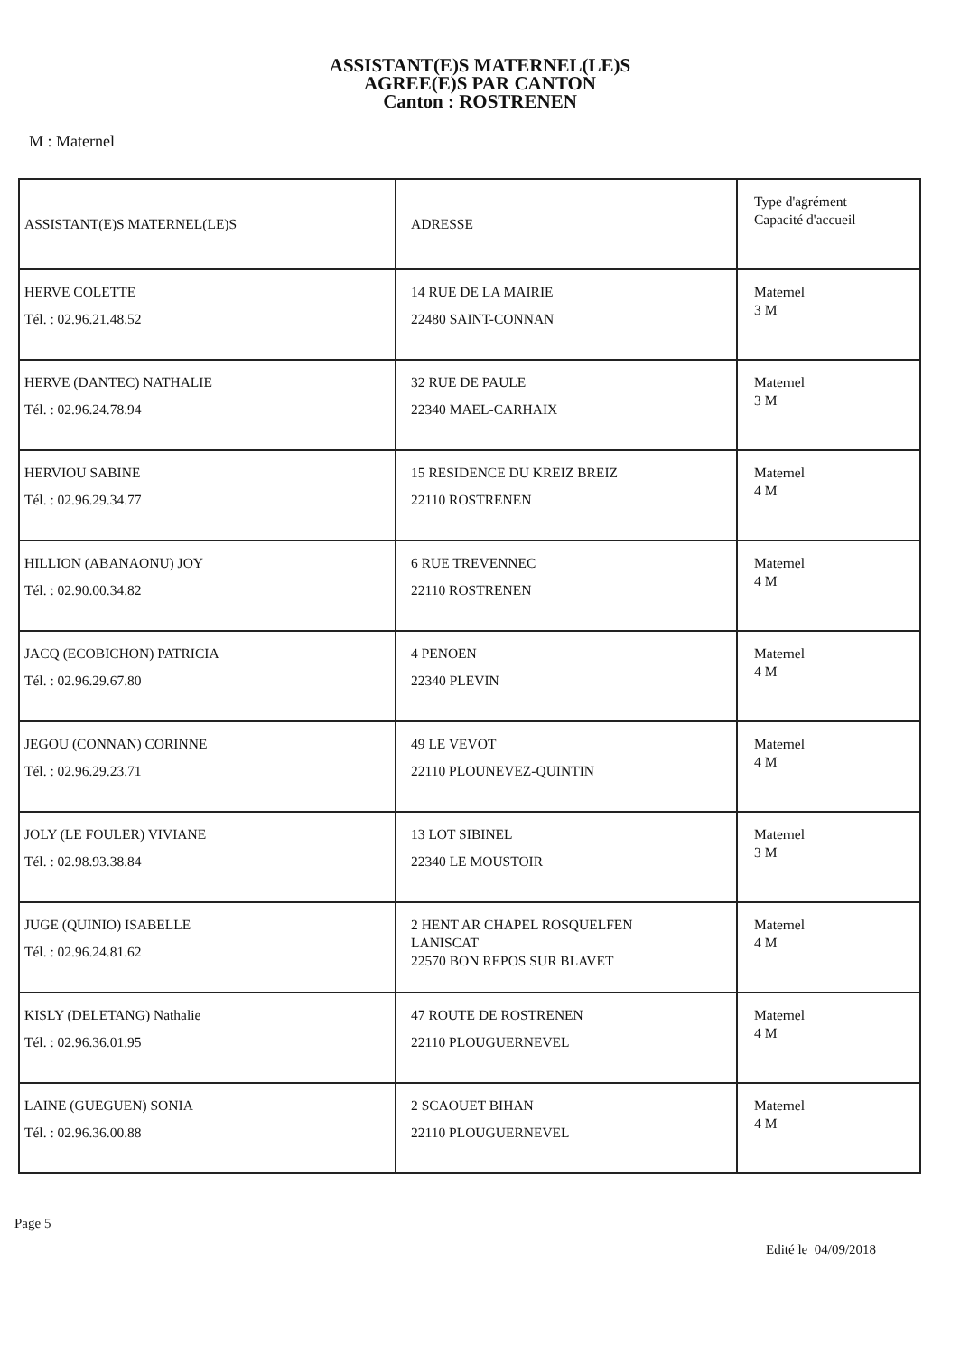ASSISTANT(E)S MATERNEL(LE)S
AGREE(E)S PAR CANTON
Canton : ROSTRENEN
M : Maternel
| ASSISTANT(E)S MATERNEL(LE)S | ADRESSE | Type d'agrément Capacité d'accueil |
| HERVE COLETTE Tél. : 02.96.21.48.52 | 14 RUE DE LA MAIRIE 22480 SAINT-CONNAN | Maternel 3 M |
| HERVE (DANTEC) NATHALIE Tél. : 02.96.24.78.94 | 32 RUE DE PAULE 22340 MAEL-CARHAIX | Maternel 3 M |
| HERVIOU SABINE Tél. : 02.96.29.34.77 | 15 RESIDENCE DU KREIZ BREIZ 22110 ROSTRENEN | Maternel 4 M |
| HILLION (ABANAONU) JOY Tél. : 02.90.00.34.82 | 6 RUE TREVENNEC 22110 ROSTRENEN | Maternel 4 M |
| JACQ (ECOBICHON) PATRICIA Tél. : 02.96.29.67.80 | 4 PENOEN 22340 PLEVIN | Maternel 4 M |
| JEGOU (CONNAN) CORINNE Tél. : 02.96.29.23.71 | 49 LE VEVOT 22110 PLOUNEVEZ-QUINTIN | Maternel 4 M |
| JOLY (LE FOULER) VIVIANE Tél. : 02.98.93.38.84 | 13 LOT SIBINEL 22340 LE MOUSTOIR | Maternel 3 M |
| JUGE (QUINIO) ISABELLE Tél. : 02.96.24.81.62 | 2 HENT AR CHAPEL ROSQUELFEN LANISCAT 22570 BON REPOS SUR BLAVET | Maternel 4 M |
| KISLY (DELETANG) Nathalie Tél. : 02.96.36.01.95 | 47 ROUTE DE ROSTRENEN 22110 PLOUGUERNEVEL | Maternel 4 M |
| LAINE (GUEGUEN) SONIA Tél. : 02.96.36.00.88 | 2 SCAOUET BIHAN 22110 PLOUGUERNEVEL | Maternel 4 M |
Page 5
Edité le 04/09/2018